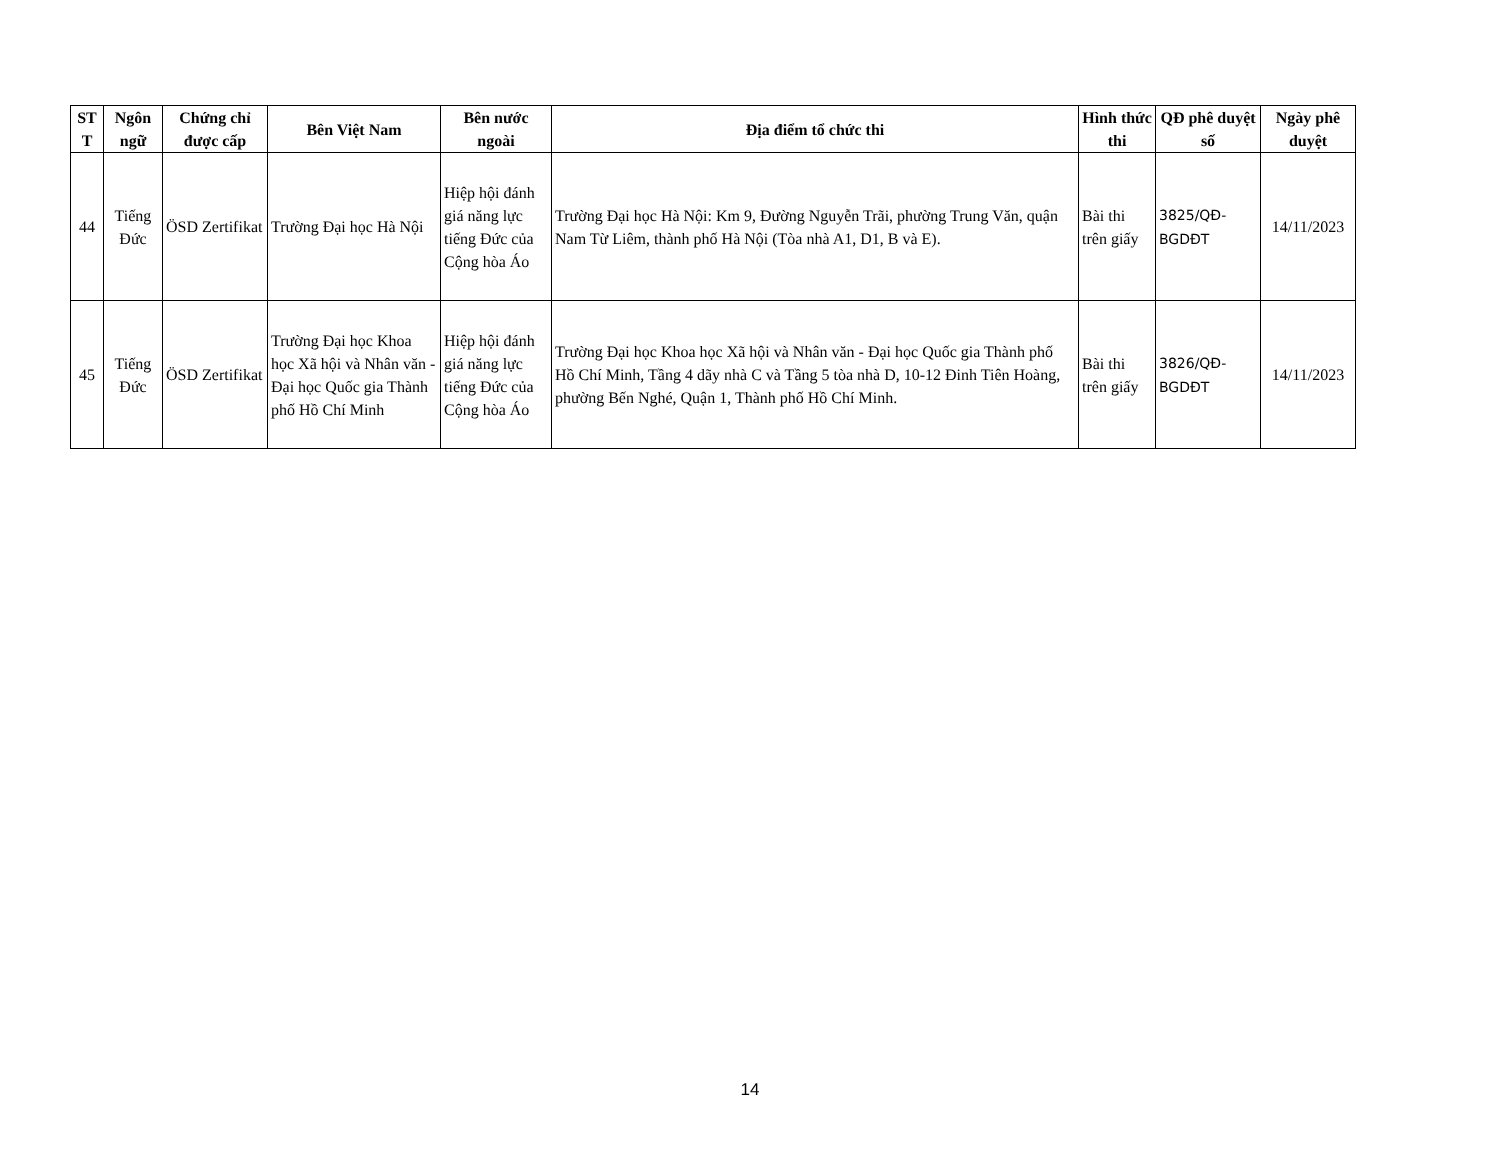| ST T | Ngôn ngữ | Chứng chỉ được cấp | Bên Việt Nam | Bên nước ngoài | Địa điểm tổ chức thi | Hình thức thi | QĐ phê duyệt số | Ngày phê duyệt |
| --- | --- | --- | --- | --- | --- | --- | --- | --- |
| 44 | Tiếng Đức | ÖSD Zertifikat | Trường Đại học Hà Nội | Hiệp hội đánh giá năng lực tiếng Đức của Cộng hòa Áo | Trường Đại học Hà Nội: Km 9, Đường Nguyễn Trãi, phường Trung Văn, quận Nam Từ Liêm, thành phố Hà Nội (Tòa nhà A1, D1, B và E). | Bài thi trên giấy | 3825/QĐ-BGDĐT | 14/11/2023 |
| 45 | Tiếng Đức | ÖSD Zertifikat | Trường Đại học Khoa học Xã hội và Nhân văn - Đại học Quốc gia Thành phố Hồ Chí Minh | Hiệp hội đánh giá năng lực tiếng Đức của Cộng hòa Áo | Trường Đại học Khoa học Xã hội và Nhân văn - Đại học Quốc gia Thành phố Hồ Chí Minh, Tầng 4 dãy nhà C và Tầng 5 tòa nhà D, 10-12 Đinh Tiên Hoàng, phường Bến Nghé, Quận 1, Thành phố Hồ Chí Minh. | Bài thi trên giấy | 3826/QĐ-BGDĐT | 14/11/2023 |
14